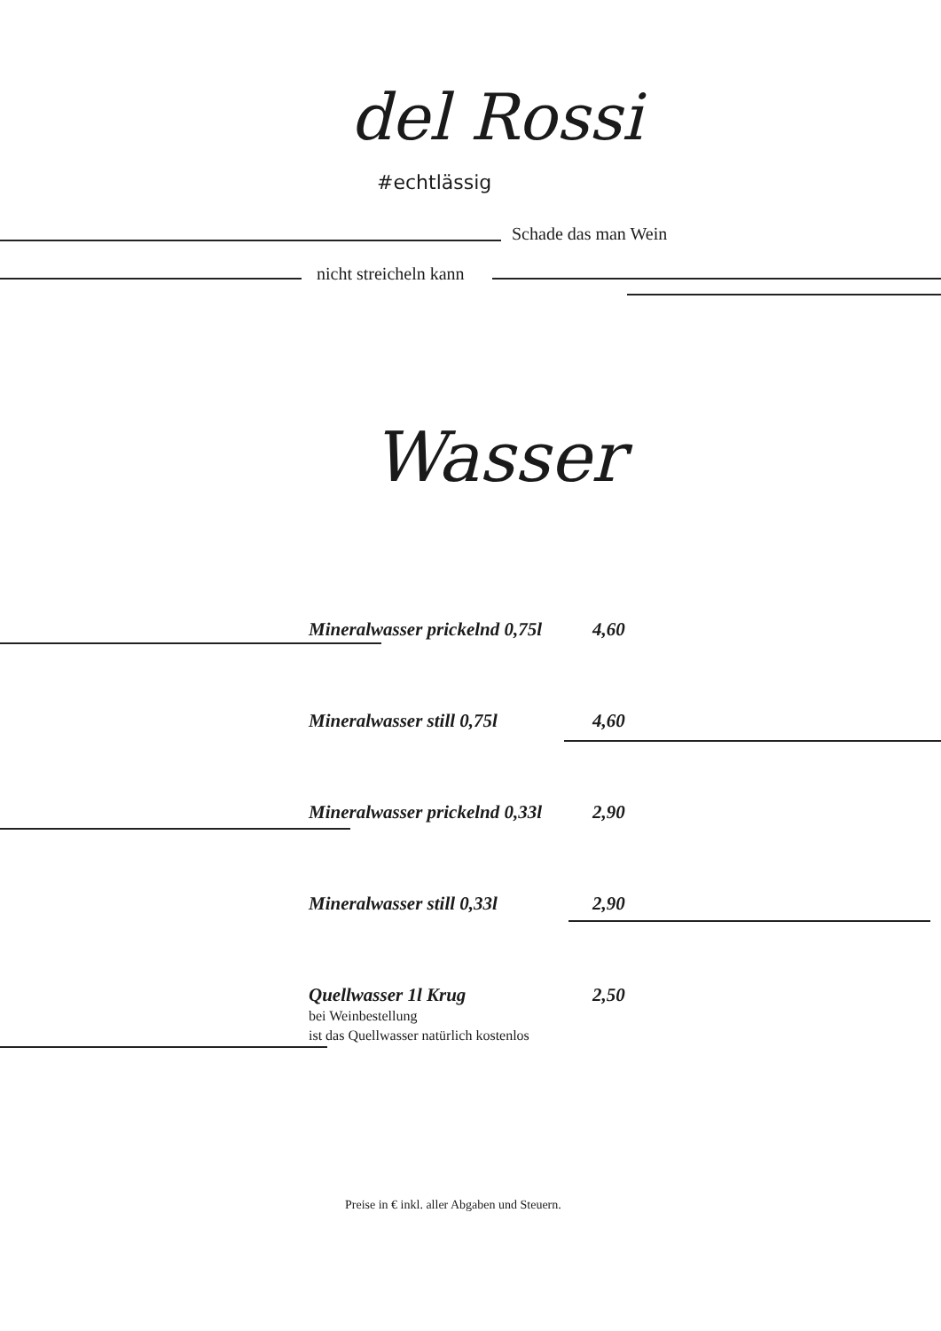del Rossi
#echtlässig
Schade das man Wein
nicht streicheln kann
Wasser
Mineralwasser prickelnd 0,75l 4,60
Mineralwasser still 0,75l 4,60
Mineralwasser prickelnd 0,33l 2,90
Mineralwasser still 0,33l 2,90
Quellwasser 1l Krug
bei Weinbestellung
ist das Quellwasser natürlich kostenlos
2,50
Preise in € inkl. aller Abgaben und Steuern.